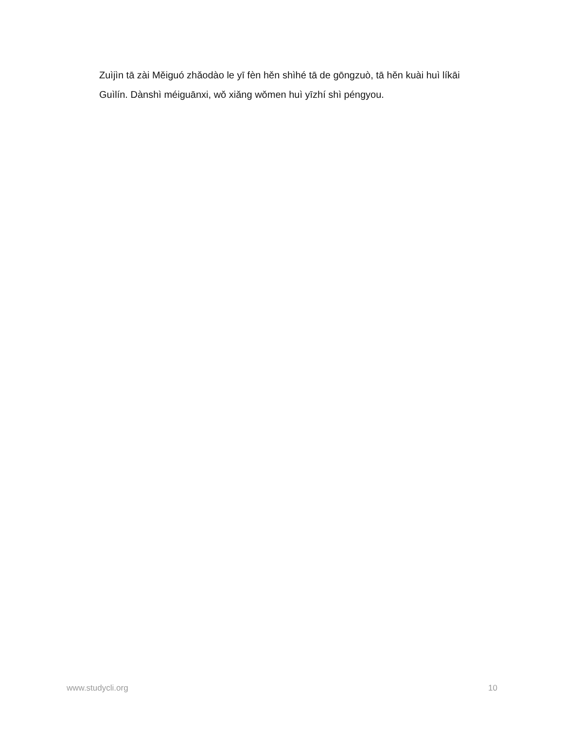Zuìjìn tā zài Měiguó zhǎodào le yī fèn hěn shìhé tā de gōngzuò, tā hěn kuài huì líkāi Guìlín. Dànshì méiguānxi, wǒ xiǎng wǒmen huì yīzhí shì péngyou.
www.studycli.org 10